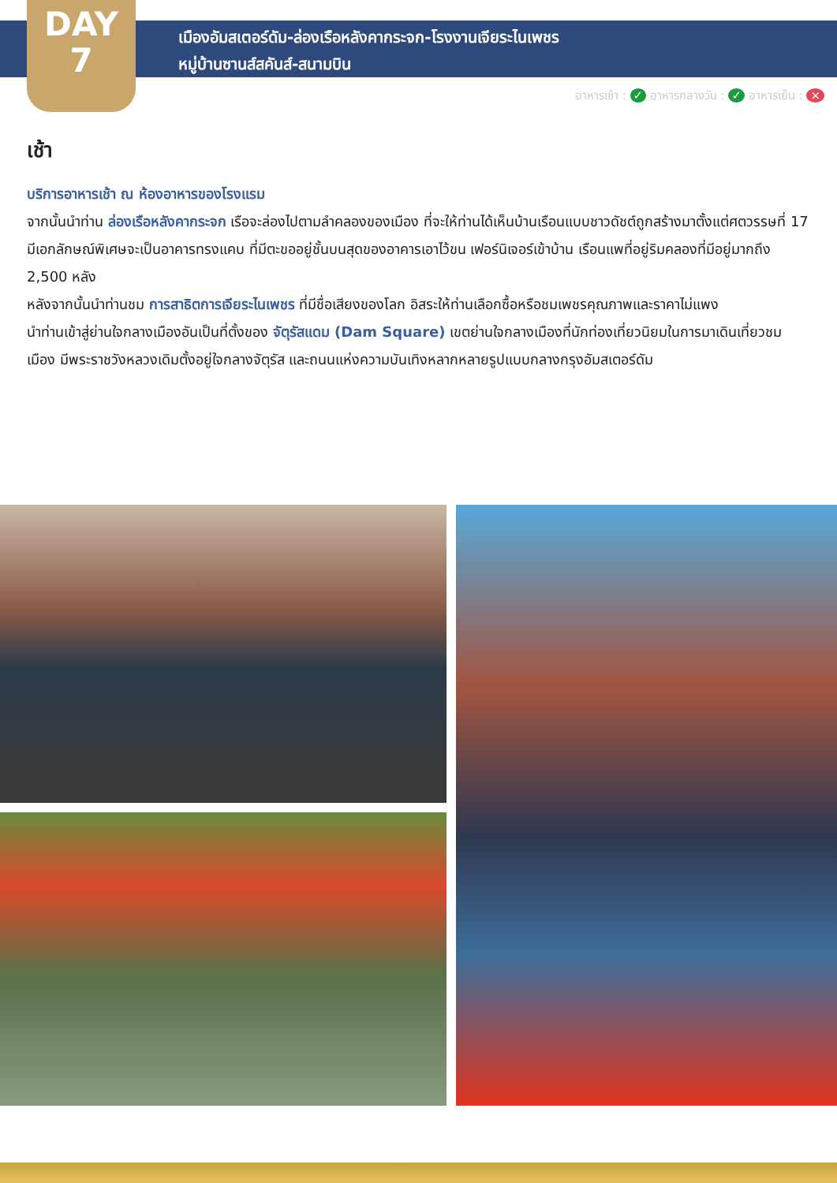DAY
7
เมืองอัมสเตอร์ดัม-ล่องเรือหลังคากระจก-โรงงานเจียระไนเพชร
หมู่บ้านซานส์สคันส์-สนามบิน
อาหารเช้า : ✓ อาหารกลางวัน : ✓ อาหารเย็น : ×
เช้า
บริการอาหารเช้า ณ ห้องอาหารของโรงแรม
จากนั้นนำท่าน ล่องเรือหลังคากระจก เรือจะล่องไปตามลำคลองของเมือง ที่จะให้ท่านได้เห็นบ้านเรือนแบบชาวดัชต์ถูกสร้างมาตั้งแต่ศตวรรษที่ 17 มีเอกลักษณ์พิเศษจะเป็นอาคารทรงแคบ ที่มีตะขออยู่ชั้นบนสุดของอาคารเอาไว้ขน เฟอร์นิเจอร์เข้าบ้าน เรือนแพที่อยู่ริมคลองที่มีอยู่มากถึง 2,500 หลัง
หลังจากนั้นนำท่านชม การสาธิตการเจียระไนเพชร ที่มีชื่อเสียงของโลก อิสระให้ท่านเลือกซื้อหรือชมเพชรคุณภาพและราคาไม่แพง
นำท่านเข้าสู่ย่านใจกลางเมืองอันเป็นที่ตั้งของ จัตุรัสแดม (Dam Square) เขตย่านใจกลางเมืองที่นักท่องเที่ยวนิยมในการมาเดินเที่ยวชมเมือง มีพระราชวังหลวงเดิมตั้งอยู่ใจกลางจัตุรัส และถนนแห่งความบันเทิงหลากหลายรูปแบบกลางกรุงอัมสเตอร์ดัม